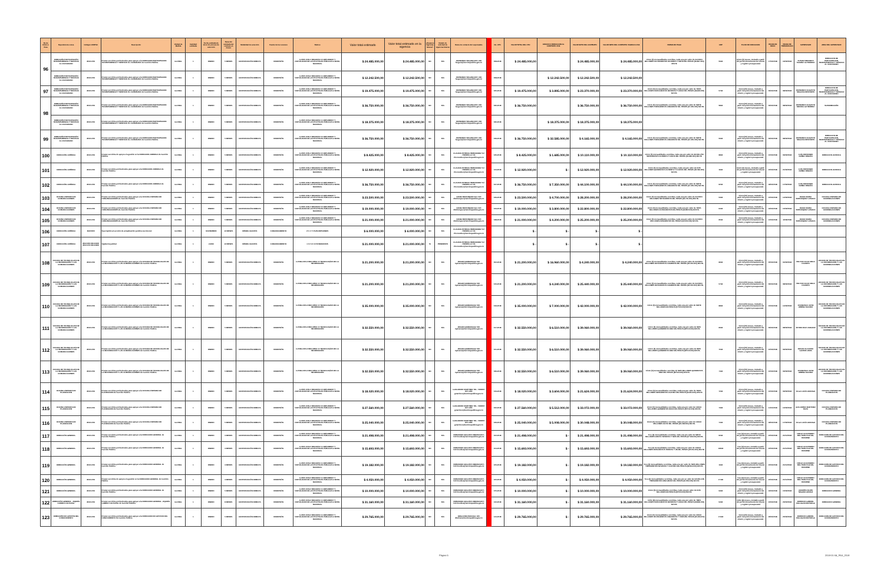| No de Orden o línea | Dependencia o área | Códigos UNSPSC | Descripción | Unidad de Medida | Cantidad estimada | Fecha estimada de inicio de proceso de selección | Duración estimada del contrato en meses | Modalidad de selección | Fuente de los recursos | Rubros | Valor total estimado | Valor total estimado en la vigencia | ¿Requiere vigencias futuras? | Estado de solicitud de vigencias futuras | Datos de contacto del responsable | | No. CTO | VALOR TOTAL DEL CTO | ADICION O REDUCCION AL CONTRATO 2018 | VALOR NETO DEL CONTRATO | VALOR NETO DEL CONTRATO VIGENCIA 2018 | FORMA DE PAGO | CDP | PLAZO DE EJECUCION | FECHA DE INICIO | FECHA DE TERMINACION | SUPERVISOR | AREA DEL SUPERVISOR |
| --- | --- | --- | --- | --- | --- | --- | --- | --- | --- | --- | --- | --- | --- | --- | --- | --- | --- | --- | --- | --- | --- | --- | --- | --- | --- | --- | --- | --- |
| 96 | DIRECCIÓN PARTICIPACIÓN TRANSPARENCIA Y SERVICIO AL CIUDADANO | 80101706 | Prestar servicios profesionales para apoyar a la DIRECCION PARTICIPACION TRANSPARENCIA Y SERVICIO AL CIUDADANO de Función Pública | GLOBAL | 1 | ENERO | 5 MESES | CONTRATACIÓN DIRECTA | INVERSIÓN | C-0505 1000-2 RECURSO 10 IMPLEMENT Y FORTALECIM DE LAS POLÍTICAS PÚBLICAS A NIVEL NACIONAL | $ 24.485.000,00 | $ 24.485.000,00 | NO | N/A | FERNANDO SEGURA EXT. 630 fsegura@funcionpublica.gov.co | | 008-2018 | $ 24.485.000,00 | | $ 24.485.000,00 | $ 24.485.000,00 | Cinco (5) mensualidades vencidas, cada una por valor de CUATRO MILLONES OCHOCIENTOS NOVENTA Y SIETE MIL PESOS ($4.897.000) M/CTE | 5918 | Cinco (5) meses, contado a partir del perfeccionamiento del mismo y registro presupuestal. | 17/01/2018 | 16/06/2018 | SUSAN SIMONETH SUAREZ GUTIERREZ | DIRECCION DE PARTICIPACION, TRANSPARENCIA Y SERVICIO AL CIUDADANO |
| | DIRECCIÓN PARTICIPACIÓN TRANSPARENCIA Y SERVICIO AL CIUDADANO | 80101706 | Prestar servicios profesionales para apoyar a la DIRECCION PARTICIPACION TRANSPARENCIA Y SERVICIO AL CIUDADANO de Función Pública | GLOBAL | 1 | ENERO | 5 MESES | CONTRATACIÓN DIRECTA | INVERSIÓN | C-0505 1000-2 RECURSO 11 IMPLEMENT Y FORTALECIM DE LAS POLÍTICAS PÚBLICAS A NIVEL NACIONAL | $ 12.242.500,00 | $ 12.242.500,00 | NO | N/A | FERNANDO SEGURA EXT. 630 fsegura@funcionpublica.gov.co | | 008-2018 | | $ 12.242.500,00 | $ 12.242.500,00 | $ 12.242.500,00 | | | | | | | |
| 97 | DIRECCIÓN PARTICIPACIÓN TRANSPARENCIA Y SERVICIO AL CIUDADANO | 80101706 | Prestar servicios profesionales para apoyar a la DIRECCION PARTICIPACION TRANSPARENCIA Y SERVICIO AL CIUDADANO de Función Pública | GLOBAL | 1 | ENERO | 5 MESES | CONTRATACIÓN DIRECTA | INVERSIÓN | C-0505 1000-2 RECURSO 10 IMPLEMENT Y FORTALECIM DE LAS POLÍTICAS PÚBLICAS A NIVEL NACIONAL | $ 19.475.000,00 | $ 19.475.000,00 | NO | N/A | FERNANDO SEGURA EXT. 630 fsegura@funcionpublica.gov.co | | 020-2018 | $ 19.475.000,00 | $ 3.895.000,00 | $ 23.370.000,00 | $ 23.370.000,00 | Cinco (5) mensualidades vencidas, cada una por valor de TRES MILLONES OCHOCIENTOS NOVENTA Y CINCO MIL PESOS ($3.895.000) M/CTE. | 5718 | Cinco (05) meses, contado a partir del perfeccionamiento del mismo y registro presupuestal. | 09/01/2018 | 08/06/2018 | FERNANDO AUGUSTO SEGURA RESTREPO | DIRECCION DE PARTICIPACION, TRANSPARENCIA Y SERVICIO AL CIUDADANO |
| 98 | DIRECCIÓN PARTICIPACIÓN TRANSPARENCIA Y SERVICIO AL CIUDADANO | 80101706 | Prestar servicios profesionales para apoyar a la DIRECCION PARTICIPACION TRANSPARENCIA Y SERVICIO AL CIUDADANO de Función Pública | GLOBAL | 1 | ENERO | 5 MESES | CONTRATACIÓN DIRECTA | INVERSIÓN | C-0505 1000-2 RECURSO 10 IMPLEMENT Y FORTALECIM DE LAS POLÍTICAS PÚBLICAS A NIVEL NACIONAL | $ 36.750.000,00 | $ 36.750.000,00 | NO | N/A | FERNANDO SEGURA EXT. 630 fsegura@funcionpublica.gov.co | | 030-2018 | $ 36.750.000,00 | | $ 36.750.000,00 | $ 36.750.000,00 | Cinco (5) mensualidades vencidas, cada una por valor de SIETE MILLONES TRESCIENTOS CINCUENTA MIL PESOS ($7.350.000) M/CTE. | 5818 | Cinco (05) meses, contado a partir del perfeccionamiento del mismo y registro presupuestal. | 09/01/2018 | 08/06/2018 | FERNANDO AUGUSTO MEDINA GUTIERREZ | SUBDIRECCIÓN |
| | DIRECCIÓN PARTICIPACIÓN TRANSPARENCIA Y SERVICIO AL CIUDADANO | 80101706 | Prestar servicios profesionales para apoyar a la DIRECCION PARTICIPACION TRANSPARENCIA Y SERVICIO AL CIUDADANO de Función Pública | GLOBAL | 1 | ENERO | 5 MESES | CONTRATACIÓN DIRECTA | INVERSIÓN | C-0505 1000-2 RECURSO 11 IMPLEMENT Y FORTALECIM DE LAS POLÍTICAS PÚBLICAS A NIVEL NACIONAL | $ 18.375.000,00 | $ 18.375.000,00 | NO | N/A | FERNANDO SEGURA EXT. 630 fsegura@funcionpublica.gov.co | | 030-2018 | | $ 18.375.000,00 | $ 18.375.000,00 | $ 18.375.000,00 | | | | | | | |
| 99 | DIRECCIÓN PARTICIPACIÓN TRANSPARENCIA Y SERVICIO AL CIUDADANO | 80101706 | Prestar servicios profesionales para apoyar a la DIRECCION PARTICIPACION TRANSPARENCIA Y SERVICIO AL CIUDADANO de Función Pública | GLOBAL | 1 | ENERO | 5 MESES | CONTRATACIÓN DIRECTA | INVERSIÓN | C-0505 1000-2 RECURSO 10 IMPLEMENT Y FORTALECIM DE LAS POLÍTICAS PÚBLICAS A NIVEL NACIONAL | $ 36.750.000,00 | $ 36.750.000,00 | NO | N/A | FERNANDO SEGURA EXT. 630 fsegura@funcionpublica.gov.co | | 026-2018 | $ 36.750.000,00 | $ 32.585.000,00 | $ 4.165.000,00 | $ 4.165.000,00 | Cinco (5) mensualidades vencidas, cada una por valor de SIETE MILLONES TRESCIENTOS CINCUENTA MIL PESOS ($7.350.000) M/CTE. | 5918 | Cinco (05) meses, contado a partir del perfeccionamiento del mismo y registro presupuestal. | 09/01/2018 | 08/06/2018 | FERNANDO AUGUSTO SEGURA RESTREPO | DIRECCION DE PARTICIPACION, TRANSPARENCIA Y SERVICIO AL CIUDADANO |
| 100 | DIRECCIÓN JURÍDICA | 80101706 | Prestar servicios de apoyo a la gestión en la DIRECCION JURIDICA de Función Pública | GLOBAL | 1 | ENERO | 5 MESES | CONTRATACIÓN DIRECTA | INVERSIÓN | C-0505 1000-2 RECURSO 10 IMPLEMENT Y FORTALECIM DE LAS POLÍTICAS PÚBLICAS A NIVEL NACIONAL | $ 8.425.000,00 | $ 8.425.000,00 | NO | N/A | CLAUDIA PATRICIA HERNANDEZ Tel 7395656 ext 741 chernandez@funcionpublica.gov.co | | 045-2018 | $ 8.425.000,00 | $ 1.685.000,00 | $ 10.110.000,00 | $ 10.110.000,00 | Cinco (5) mensualidades vencidas, cada una por valor de UN MILLÓN SEISCIENTOS OCHENTA Y CINCO MIL PESOS ($1.685.000) M/CTE | 6818 | Cinco (05) meses, contado a partir del perfeccionamiento del mismo y registro presupuestal. | 10/01/2018 | 09/06/2018 | LUIS FERNANDO NUÑEZ RINCÓN | DIRECCION JURIDICA |
| 101 | DIRECCIÓN JURÍDICA | 80101706 | Prestar servicios profesionales para apoyar a la DIRECCION JURIDICA de Función Pública | GLOBAL | 1 | ENERO | 5 MESES | CONTRATACIÓN DIRECTA | INVERSIÓN | C-0505 1000-2 RECURSO 10 IMPLEMENT Y FORTALECIM DE LAS POLÍTICAS PÚBLICAS A NIVEL NACIONAL | $ 12.920.000,00 | $ 12.920.000,00 | NO | N/A | CLAUDIA PATRICIA HERNANDEZ Tel 7395656 ext 741 chernandez@funcionpublica.gov.co | | 124-2018 | $ 12.920.000,00 | $ - | $ 12.920.000,00 | $ 12.920.000,00 | Cinco (5) mensualidades vencidas, cada una por valor de DOS MILLONES QUINIENTOS OCHENTA Y CUATRO MIL PESOS ($2.584.000) M/CTE. | 6118 | Cinco (5) meses, contado a partir del perfeccionamiento del mismo y registro presupuestal. | 22/01/2018 | 21/06/2018 | LUIS FERNANDO NUÑEZ RINCÓN | DIRECCION JURIDICA |
| 102 | DIRECCIÓN JURÍDICA | 80101706 | Prestar servicios profesionales para apoyar a la DIRECCION JURIDICA de Función Pública | GLOBAL | 1 | ENERO | 5 MESES | CONTRATACIÓN DIRECTA | INVERSIÓN | C-0505 1000-2 RECURSO 10 IMPLEMENT Y FORTALECIM DE LAS POLÍTICAS PÚBLICAS A NIVEL NACIONAL | $ 36.750.000,00 | $ 36.750.000,00 | NO | N/A | CLAUDIA PATRICIA HERNANDEZ Tel 7395656 ext 741 chernandez@funcionpublica.gov.co | | 047-2018 | $ 36.750.000,00 | $ 7.350.000,00 | $ 44.100.000,00 | $ 44.100.000,00 | Cinco (5) mensualidades vencidas, cada una por valor de SIETE MILLONES TRESCIENTOS CINCUENTA MIL PESOS ($7.350.000) M/CTE. | 6218 | Cinco (05) meses, contado a partir del perfeccionamiento del mismo y registro presupuestal. | 18/01/2018 | 17/06/2018 | LUIS FERNANDO NUÑEZ RINCÓN | DIRECCION JURIDICA |
| 103 | OFICINA ASESORA DE COMUNICACIONES | 80101706 | Prestar servicios profesionales para apoyar a la OFICINA ASESORA DE COMUNICACIONES de Función Pública | GLOBAL | 1 | ENERO | 5 MESES | CONTRATACIÓN DIRECTA | INVERSIÓN | C-0505 1000-2 RECURSO 10 IMPLEMENT Y FORTALECIM DE LAS POLÍTICAS PÚBLICAS A NIVEL NACIONAL | $ 23.500.000,00 | $ 23.500.000,00 | NO | N/A | DIANA BOHORQUEZ Ext. 520 dbohorquez@funcionpublica.gov.co | | 049-2018 | $ 23.500.000,00 | $ 4.700.000,00 | $ 28.200.000,00 | $ 28.200.000,00 | Cinco (5) mensualidades vencidas, cada una por valor de CUATRO MILLONES SETECIENTOS MIL PESOS ($4.700.000) M/CTE. | 5318 | Cinco (05) meses, contado a partir del perfeccionamiento del mismo y registro presupuestal. | 15/01/2018 | 14/06/2018 | DIANA MARIA BOHORQUEZ LOSADA | OFICINA ASESORA DE COMUNICACIONES |
| 104 | OFICINA ASESORA DE COMUNICACIONES | 80101706 | Prestar servicios profesionales para apoyar a la OFICINA ASESORA DE COMUNICACIONES de Función Pública | GLOBAL | 1 | ENERO | 5 MESES | CONTRATACIÓN DIRECTA | INVERSIÓN | C-0505 1000-2 RECURSO 10 IMPLEMENT Y FORTALECIM DE LAS POLÍTICAS PÚBLICAS A NIVEL NACIONAL | $ 19.000.000,00 | $ 19.000.000,00 | NO | N/A | DIANA BOHORQUEZ Ext. 520 dbohorquez@funcionpublica.gov.co | | 043-2018 | $ 19.000.000,00 | $ 3.800.000,00 | $ 22.800.000,00 | $ 22.800.000,00 | Cinco (5) mensualidades vencidas, cada una por valor de TRES MILLONES OCHOCIENTOS MIL PESOS ($3.800.000) M/CTE. | 6418 | Cinco (05) meses, contado a partir del perfeccionamiento del mismo y registro presupuestal. | 16/01/2018 | 15/06/2018 | DIANA MARIA BOHORQUEZ LOSADA | OFICINA ASESORA DE COMUNICACIONES |
| 105 | OFICINA ASESORA DE COMUNICACIONES | 80101706 | Prestar servicios profesionales para apoyar a la OFICINA ASESORA DE COMUNICACIONES de Función Pública | GLOBAL | 1 | ENERO | 5 MESES | CONTRATACIÓN DIRECTA | INVERSIÓN | C-0505 1000-2 RECURSO 10 IMPLEMENT Y FORTALECIM DE LAS POLÍTICAS PÚBLICAS A NIVEL NACIONAL | $ 21.000.000,00 | $ 21.000.000,00 | NO | N/A | DIANA BOHORQUEZ Ext. 520 dbohorquez@funcionpublica.gov.co | | 048-2018 | $ 21.000.000,00 | $ 4.200.000,00 | $ 25.200.000,00 | $ 25.200.000,00 | Cinco (5) mensualidades vencidas, cada una por valor de CUATRO MILLONES DOSCIENTOS MIL PESOS ($4.200.000) M/CTE. | 6518 | Cinco (05) meses, contado a partir del perfeccionamiento del mismo y registro presupuestal. | 12/01/2018 | 11/06/2018 | DIANA MARIA BOHORQUEZ LOSADA | OFICINA ASESORA DE COMUNICACIONES |
| 106 | DIRECCIÓN JURÍDICA | 81100000 | Suscripción al servicio de actualización jurídica vía internet | GLOBAL | 1 | NOVIEMBRE | 12 MESES | MÍNIMA CUANTÍA | FUNCIONAMIENTO | 2 0 4 7 5 SUSCRIPCIONES | $ 6.000.000,00 | $ 6.000.000,00 | NO | N/A | CLAUDIA PATRICIA HERNANDEZ Tel 7395656 ext 741 chernandez@funcionpublica.gov.co | | | $ - | $ - | $ - | $ - | | | | | | | |
| 107 | DIRECCIÓN JURÍDICA | 80121500 80121600 80121700 80121800 | Vigilancia judicial | GLOBAL | 1 | JUNIO | 12 MESES | MÍNIMA CUANTÍA | FUNCIONAMIENTO | 1 0 2 12 10 HONORARIOS | $ 21.000.000,00 | $ 21.000.000,00 | SI | PENDIENTE | CLAUDIA PATRICIA HERNANDEZ Tel 7395656 ext 741 chernandez@funcionpublica.gov.co | | | $ - | $ - | $ - | $ - | | | | | | | |
| 108 | OFICINA DE TECNOLOGIAS DE LA INFORMACIÓN Y LAS COMUNICACIONES | 80101706 | Prestar servicios profesionales para apoyar a la OFICINA DE TECNOLOGIAS DE LA INFORMACION Y LAS COMUNICACIONES de Función Pública | GLOBAL | 1 | ENERO | 5 MESES | CONTRATACIÓN DIRECTA | INVERSIÓN | C-0599-1000-2 RECURSO 10 TECNOLOGÍAS DE LA INFORMACIÓN | $ 21.200.000,00 | $ 21.200.000,00 | NO | N/A | ROGER QUIRAMA Ext 500 rquirama@funcionpublica.gov.co | | 002-2018 | $ 21.200.000,00 | $ 16.960.000,00 | $ 4.240.000,00 | $ 4.240.000,00 | Cinco (5) mensualidades vencidas, cada una por valor de CUATRO MILLONES DOSCIENTOS CUARENTA MIL PESOS ($4'240.000) M/CTE. | 6618 | Cinco (05) meses, contado a partir del perfeccionamiento del mismo y registro presupuestal. | 05/01/2018 | 04/06/2018 | HECTOR JULIO MELO OCAMPO | OFICINA DE TECNOLOGIAS DE LA INFORMACION Y LAS COMUNICACIONES |
| 109 | OFICINA DE TECNOLOGIAS DE LA INFORMACIÓN Y LAS COMUNICACIONES | 80101706 | Prestar servicios profesionales para apoyar a la OFICINA DE TECNOLOGIAS DE LA INFORMACION Y LAS COMUNICACIONES de Función Pública | GLOBAL | 1 | ENERO | 5 MESES | CONTRATACIÓN DIRECTA | INVERSIÓN | C-0599-1000-2 RECURSO 10 TECNOLOGÍAS DE LA INFORMACIÓN | $ 21.200.000,00 | $ 21.200.000,00 | NO | N/A | ROGER QUIRAMA Ext 500 rquirama@funcionpublica.gov.co | | 015-2018 | $ 21.200.000,00 | $ 4.240.000,00 | $ 25.440.000,00 | $ 25.440.000,00 | Cinco (5) mensualidades vencidas, cada una por valor de CUATRO MILLONES DOSCIENTOS CUARENTA MIL PESOS ($4'240.000) M/CTE. | 5718 | Cinco (05) meses, contado a partir del perfeccionamiento del mismo y registro presupuestal. | 09/01/2018 | 08/06/2018 | HECTOR JULIO MELO OCAMPO | OFICINA DE TECNOLOGIAS DE LA INFORMACION Y LAS COMUNICACIONES |
| 110 | OFICINA DE TECNOLOGIAS DE LA INFORMACIÓN Y LAS COMUNICACIONES | 80101706 | Prestar servicios profesionales para apoyar a la OFICINA DE TECNOLOGIAS DE LA INFORMACION Y LAS COMUNICACIONES de Función Pública | GLOBAL | 1 | ENERO | 5 MESES | CONTRATACIÓN DIRECTA | INVERSIÓN | C-0599-1000-2 RECURSO 10 TECNOLOGÍAS DE LA INFORMACIÓN | $ 35.000.000,00 | $ 35.000.000,00 | NO | N/A | ROGER QUIRAMA Ext 500 rquirama@funcionpublica.gov.co | | 016-2018 | $ 35.000.000,00 | $ 7.000.000,00 | $ 42.000.000,00 | $ 42.000.000,00 | Cinco (5) mensualidades vencidas, cada una por valor de SIETE MILLONES DE PESOS ($7'000.000) M/CTE. | 6818 | Cinco (05) meses, contado a partir del perfeccionamiento del mismo y registro presupuestal. | 15/01/2018 | 14/06/2018 | FRANCISCO JOSE URBINA SUAREZ | OFICINA DE TECNOLOGIAS DE LA INFORMACION Y LAS COMUNICACIONES |
| 111 | OFICINA DE TECNOLOGIAS DE LA INFORMACIÓN Y LAS COMUNICACIONES | 80101706 | Prestar servicios profesionales para apoyar a la OFICINA DE TECNOLOGIAS DE LA INFORMACION Y LAS COMUNICACIONES de Función Pública | GLOBAL | 1 | ENERO | 5 MESES | CONTRATACIÓN DIRECTA | INVERSIÓN | C-0599-1000-2 RECURSO 10 TECNOLOGÍAS DE LA INFORMACIÓN | $ 32.550.000,00 | $ 32.550.000,00 | NO | N/A | ROGER QUIRAMA Ext 500 rquirama@funcionpublica.gov.co | | 017-2018 | $ 32.550.000,00 | $ 6.510.000,00 | $ 39.060.000,00 | $ 39.060.000,00 | Cinco (5) mensualidades vencidas, cada una por valor de SEIS MILLONES QUINIENTOS DIEZ MIL PESOS ($6'510.000) M/CTE. | 6918 | Cinco (05) meses, contado a partir del perfeccionamiento del mismo y registro presupuestal. | 09/01/2018 | 08/06/2018 | ASTRID RUIZ ZAMUDIO | OFICINA DE TECNOLOGIAS DE LA INFORMACION Y LAS COMUNICACIONES |
| 112 | OFICINA DE TECNOLOGIAS DE LA INFORMACIÓN Y LAS COMUNICACIONES | 80101706 | Prestar servicios profesionales para apoyar a la OFICINA DE TECNOLOGIAS DE LA INFORMACION Y LAS COMUNICACIONES de Función Pública | GLOBAL | 1 | ENERO | 5 MESES | CONTRATACIÓN DIRECTA | INVERSIÓN | C-0599-1000-2 RECURSO 10 TECNOLOGÍAS DE LA INFORMACIÓN | $ 32.550.000,00 | $ 32.550.000,00 | NO | N/A | ROGER QUIRAMA Ext 500 rquirama@funcionpublica.gov.co | | 041-2018 | $ 32.550.000,00 | $ 6.510.000,00 | $ 39.060.000,00 | $ 39.060.000,00 | Cinco (5) mensualidades vencidas, cada una por valor de SEIS MILLONES QUINIENTOS DIEZ MIL PESOS ($6'510.000) M/CTE. | 7018 | Cinco (05) meses, contado a partir del perfeccionamiento del mismo y registro presupuestal. | 10/01/2018 | 09/06/2018 | EDUAR ALFONSO GAVIRIA VERA | OFICINA DE TECNOLOGIAS DE LA INFORMACION Y LAS COMUNICACIONES |
| 113 | OFICINA DE TECNOLOGIAS DE LA INFORMACIÓN Y LAS COMUNICACIONES | 80101706 | Prestar servicios profesionales para apoyar a la OFICINA DE TECNOLOGIAS DE LA INFORMACION Y LAS COMUNICACIONES de Función Pública | GLOBAL | 1 | ENERO | 5 MESES | CONTRATACIÓN DIRECTA | INVERSIÓN | C-0599-1000-2 RECURSO 10 TECNOLOGÍAS DE LA INFORMACIÓN | $ 32.550.000,00 | $ 32.550.000,00 | NO | N/A | ROGER QUIRAMA Ext 500 rquirama@funcionpublica.gov.co | | 039-2018 | $ 32.550.000,00 | $ 6.510.000,00 | $ 39.060.000,00 | $ 39.060.000,00 | Cinco (5) mensualidades vencidas de SEIS MILLONES QUINIENTOS DIEZ MIL PESOS ($6'510.000) M/CTE. | 7118 | Cinco (05) meses, contado a partir del perfeccionamiento del mismo y registro presupuestal. | 10/01/2018 | 09/06/2018 | FRANCISCO JOSE URBINA SUAREZ | OFICINA DE TECNOLOGIAS DE LA INFORMACION Y LAS COMUNICACIONES |
| 114 | OFICINA ASESORA DE PLANEACION | 80101706 | Prestar servicios profesionales para apoyar a la OFICINA ASESORA DE PLANEACION de Función Pública | GLOBAL | 1 | ENERO | 5 MESES | CONTRATACIÓN DIRECTA | INVERSIÓN | C-0505 1000-2 RECURSO 10 IMPLEMENT Y FORTALECIM DE LAS POLÍTICAS PÚBLICAS A NIVEL NACIONAL | $ 18.020.000,00 | $ 18.020.000,00 | NO | N/A | GUILLERMO MARTINEZ TEL. 7395657 EXT. 855 gmartinez@funcionpublica.gov.co | | 019-2018 | $ 18.020.000,00 | $ 3.604.000,00 | $ 21.624.000,00 | $ 21.624.000,00 | Cinco (5) mensualidades vencidas, cada una por valor de TRES MILLONES SEISCIENTOS CUATRO MIL PESOS ($3.604.000) M/CTE | 7218 | Cinco (05) meses, contado a partir del perfeccionamiento del mismo y registro presupuestal. | 10/01/2018 | 09/06/2018 | OLGA LUCÍA ARANGO | OFICINA ASESORA DE PLANEACION |
| 115 | OFICINA ASESORA DE PLANEACION | 80101706 | Prestar servicios profesionales para apoyar a la OFICINA ASESORA DE PLANEACION de Función Pública | GLOBAL | 1 | ENERO | 5 MESES | CONTRATACIÓN DIRECTA | INVERSIÓN | C-0505 1000-2 RECURSO 10 IMPLEMENT Y FORTALECIM DE LAS POLÍTICAS PÚBLICAS A NIVEL NACIONAL | $ 27.560.000,00 | $ 27.560.000,00 | NO | N/A | GUILLERMO MARTINEZ TEL. 7395657 EXT. 855 gmartinez@funcionpublica.gov.co | | 022-2018 | $ 27.560.000,00 | $ 5.512.000,00 | $ 33.072.000,00 | $ 33.072.000,00 | Cinco (5) mensualidades vencidas, cada una por valor de CINCO MILLONES QUINIENTOS DOCE MIL PESOS ($5'512.000) M/CTE. | 7318 | Cinco (05) meses, contado a partir del perfeccionamiento del mismo y registro presupuestal. | 11/01/2018 | 10/06/2018 | GUILLERMO MARTINEZ DAZA | OFICINA ASESORA DE PLANEACION |
| 116 | OFICINA ASESORA DE PLANEACION | 80101706 | Prestar servicios profesionales para apoyar a la OFICINA ASESORA DE PLANEACION de Función Pública | GLOBAL | 1 | ENERO | 5 MESES | CONTRATACIÓN DIRECTA | INVERSIÓN | C-0505 1000-2 RECURSO 10 IMPLEMENT Y FORTALECIM DE LAS POLÍTICAS PÚBLICAS A NIVEL NACIONAL | $ 25.040.000,00 | $ 25.040.000,00 | NO | N/A | GUILLERMO MARTINEZ TEL. 7395657 EXT. 855 gmartinez@funcionpublica.gov.co | | 049-2018 | $ 25.040.000,00 | $ 5.008.000,00 | $ 30.048.000,00 | $ 30.048.000,00 | Cinco (5) mensualidades vencidas, cada una por valor de CINCO MILLONES OCHO MIL PESOS ($5.008.000) M/CTE. | 7418 | Cinco (05) meses, contado a partir del perfeccionamiento del mismo y registro presupuestal. | 18/01/2018 | 17/06/2018 | OLGA LUCÍA ARANGO | OFICINA ASESORA DE PLANEACION |
| 117 | DIRECCIÓN GENERAL | 80101706 | Prestar servicios profesionales para apoyar a la DIRECCION GENERAL de Función Pública | GLOBAL | 1 | ENERO | 3 MESES | CONTRATACIÓN DIRECTA | INVERSIÓN | C-0505 1000-2 RECURSO 11 IMPLEMENT Y FORTALECIM DE LAS POLÍTICAS PÚBLICAS A NIVEL NACIONAL | $ 21.498.000,00 | $ 21.498.000,00 | NO | N/A | FERNANDO AUGUSTO MEDINA EXT. 910 fmedina@funcionpublica.gov.co | | 102-2018 | $ 21.498.000,00 | $ - | $ 21.498.000,00 | $ 21.498.000,00 | Tres (3) mensualidades vencidas, cada una por valor de SIETE MILLONES CIENTO SESENTA Y SEIS MIL PESOS ($7'166.000) M/CTE. | 9018 | Tres (3) meses, contado a partir del perfeccionamiento del mismo y registro presupuestal. | 22/01/2018 | 21/04/2018 | DIEGO ALEJANDRO BELTRAN OGILVIE-BROWNE | DIRECCION DE GESTION DEL CONOCIMIENTO |
| 118 | DIRECCIÓN GENERAL | 80101706 | Prestar servicios profesionales para apoyar a la DIRECCION GENERAL de Función Pública | GLOBAL | 1 | ENERO | 3 MESES | CONTRATACIÓN DIRECTA | INVERSIÓN | C-0505 1000-2 RECURSO 11 IMPLEMENT Y FORTALECIM DE LAS POLÍTICAS PÚBLICAS A NIVEL NACIONAL | $ 15.693.000,00 | $ 15.693.000,00 | NO | N/A | FERNANDO AUGUSTO MEDINA EXT. 910 fmedina@funcionpublica.gov.co | | 104-2018 | $ 15.693.000,00 | $ - | $ 15.693.000,00 | $ 15.693.000,00 | Tres (3) mensualidades vencidas, cada una por valor de CINCO MILLONES DOSCIENTOS TREINTA Y UN MIL PESOS ($5'231.000) M/CTE. | 16918 | Tres (3) meses, contado a partir del perfeccionamiento del mismo y registro presupuestal. | 22/01/2018 | 21/04/2018 | DIEGO ALEJANDRO BELTRAN OGILVIE-BROWNE | DIRECCION DE GESTION DEL CONOCIMIENTO |
| 119 | DIRECCIÓN GENERAL | 80101706 | Prestar servicios profesionales para apoyar a la DIRECCION GENERAL de Función Pública | GLOBAL | 1 | ENERO | 3 MESES | CONTRATACIÓN DIRECTA | INVERSIÓN | C-0505 1000-2 RECURSO 11 IMPLEMENT Y FORTALECIM DE LAS POLÍTICAS PÚBLICAS A NIVEL NACIONAL | $ 19.182.000,00 | $ 19.182.000,00 | NO | N/A | FERNANDO AUGUSTO MEDINA EXT. 910 fmedina@funcionpublica.gov.co | | 105-2018 | $ 19.182.000,00 | $ - | $ 19.182.000,00 | $ 19.182.000,00 | Tres (3) mensualidades vencidas, cada una por valor de SEIS MILLONES TRESCIENTOS NOVENTA Y CUATRO MIL PESOS ($6'394.000) M/CTE. | 9118 | Tres (3) meses, contado a partir del perfeccionamiento del mismo y registro presupuestal. | 22/01/2018 | 21/04/2018 | DIEGO ALEJANDRO BELTRAN OGILVIE-BROWNE | DIRECCION DE GESTION DEL CONOCIMIENTO |
| 120 | DIRECCIÓN GENERAL | 80101706 | Prestar servicios de apoyo a la gestión en la DIRECCION GENERAL de Función Pública | GLOBAL | 1 | ENERO | 3 MESES | CONTRATACIÓN DIRECTA | INVERSIÓN | C-0505 1000-2 RECURSO 11 IMPLEMENT Y FORTALECIM DE LAS POLÍTICAS PÚBLICAS A NIVEL NACIONAL | $ 4.050.000,00 | $ 4.050.000,00 | NO | N/A | FERNANDO AUGUSTO MEDINA EXT. 910 fmedina@funcionpublica.gov.co | | 100-2018 | $ 4.050.000,00 | $ - | $ 4.050.000,00 | $ 4.050.000,00 | Tres (3) mensualidades vencidas, cada una por un valor de UN MILLON TRESCIENTOS CINCUENTA MIL PESOS ($1'350.000) M/CTE | 17118 | Tres (3) meses, contado a partir del perfeccionamiento del mismo y registro presupuestal. | 22/01/2018 | 21/04/2018 | DIEGO ALEJANDRO BELTRAN OGILVIE-BROWNE | DIRECCION DE GESTION DEL CONOCIMIENTO |
| 121 | DIRECCIÓN GENERAL | 80101706 | Prestar servicios profesionales para apoyar a la DIRECCION GENERAL de Función Pública | GLOBAL | 1 | ENERO | 5 MESES | CONTRATACIÓN DIRECTA | INVERSIÓN | C-0505 1000-2 RECURSO 11 IMPLEMENT Y FORTALECIM DE LAS POLÍTICAS PÚBLICAS A NIVEL NACIONAL | $ 10.000.000,00 | $ 10.000.000,00 | NO | N/A | FERNANDO AUGUSTO MEDINA EXT. 910 fmedina@funcionpublica.gov.co | | 070-2018 | $ 10.000.000,00 | $ - | $ 10.000.000,00 | $ 10.000.000,00 | Cinco (5) mensualidades vencidas, cada una por valor de DOS MILLONES DE PESOS ($2'000.000) M/CTE. | 9318 | Cinco (05) meses, contado a partir del perfeccionamiento del mismo y registro presupuestal. | 16/01/2018 | 15/06/2018 | ANDRÉS FELIPE SEGURA ARNAIZ | DIRECCION GENERAL |
| 122 | DIRECCIÓN GENERAL - EQUIPO CAMBIO CULTURAL | 80101706 | Prestar servicios profesionales para apoyar a la DIRECCION GENERAL - EQUIPO CAMBIO CULTURAL de Función Pública | GLOBAL | 1 | ENERO | 8 MESES | CONTRATACIÓN DIRECTA | INVERSIÓN | C-0505 1000-2 RECURSO 11 IMPLEMENT Y FORTALECIM DE LAS POLÍTICAS PÚBLICAS A NIVEL NACIONAL | $ 31.160.000,00 | $ 31.160.000,00 | NO | N/A | FERNANDO AUGUSTO MEDINA EXT. 910 fmedina@funcionpublica.gov.co | | 122-2018 | $ 31.160.000,00 | $ - | $ 31.160.000,00 | $ 31.160.000,00 | Ocho (8) mensualidades vencidas, cada una por valor de TRES MILLONES OCHOCIENTOS NOVENTA Y CINCO MIL PESOS ($3'895.000) M/CTE. | 9418 | Ocho (8) meses, contado a partir del perfeccionamiento del mismo y registro presupuestal. | 24/01/2018 | 23/09/2018 | EDINSON GABRIEL MALAGON MAYORGA | DIRECCION GENERAL |
| 123 | DIRECCIÓN DE GESTIÓN DEL CONOCIMIENTO | 80101706 | Prestar servicios profesionales para apoyar a la DIRECCION DE GESTION DEL CONOCIMIENTO de Función Pública | GLOBAL | 1 | ENERO | 5 MESES | CONTRATACIÓN DIRECTA | INVERSIÓN | C-0505 1000-2 RECURSO 11 IMPLEMENT Y FORTALECIM DE LAS POLÍTICAS PÚBLICAS A NIVEL NACIONAL | $ 29.765.000,00 | $ 29.765.000,00 | NO | N/A | DIEGO BELTRAN Ext. 920 dbeltran@funcionpublica.gov.co | | 144-2018 | $ 29.765.000,00 | $ - | $ 29.765.000,00 | $ 29.765.000,00 | Cinco (5) mensualidades vencidas, cada una por valor de CINCO MILLONES NOVECIENTOS CINCUENTA Y TRES MIL PESOS ($5.953.000) M/CTE. | 17418 | Cinco (05) meses, contado a partir del perfeccionamiento del mismo y registro presupuestal. | 26/01/2018 | 25/06/2018 | EDINSON GABRIEL MALAGON MAYORGA | DIRECCION DE GESTION DEL CONOCIMIENTO |
Página 5 2018-01-04_PAA_2018